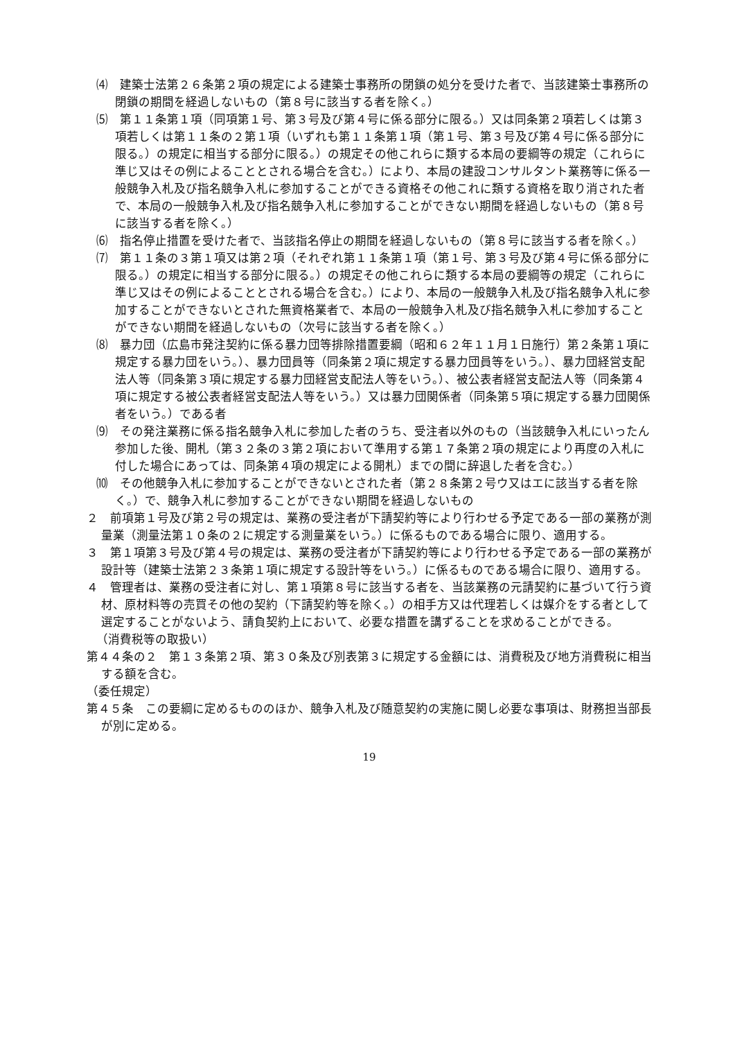⑷　建築士法第２６条第２項の規定による建築士事務所の閉鎖の処分を受けた者で、当該建築士事務所の閉鎖の期間を経過しないもの（第８号に該当する者を除く。）
⑸　第１１条第１項（同項第１号、第３号及び第４号に係る部分に限る。）又は同条第２項若しくは第３項若しくは第１１条の２第１項（いずれも第１１条第１項（第１号、第３号及び第４号に係る部分に限る。）の規定に相当する部分に限る。）の規定その他これらに類する本局の要綱等の規定（これらに準じ又はその例によることとされる場合を含む。）により、本局の建設コンサルタント業務等に係る一般競争入札及び指名競争入札に参加することができる資格その他これに類する資格を取り消された者で、本局の一般競争入札及び指名競争入札に参加することができない期間を経過しないもの（第８号に該当する者を除く。）
⑹　指名停止措置を受けた者で、当該指名停止の期間を経過しないもの（第８号に該当する者を除く。）
⑺　第１１条の３第１項又は第２項（それぞれ第１１条第１項（第１号、第３号及び第４号に係る部分に限る。）の規定に相当する部分に限る。）の規定その他これらに類する本局の要綱等の規定（これらに準じ又はその例によることとされる場合を含む。）により、本局の一般競争入札及び指名競争入札に参加することができないとされた無資格業者で、本局の一般競争入札及び指名競争入札に参加することができない期間を経過しないもの（次号に該当する者を除く。）
⑻　暴力団（広島市発注契約に係る暴力団等排除措置要綱（昭和６２年１１月１日施行）第２条第１項に規定する暴力団をいう。）、暴力団員等（同条第２項に規定する暴力団員等をいう。）、暴力団経営支配法人等（同条第３項に規定する暴力団経営支配法人等をいう。）、被公表者経営支配法人等（同条第４項に規定する被公表者経営支配法人等をいう。）又は暴力団関係者（同条第５項に規定する暴力団関係者をいう。）である者
⑼　その発注業務に係る指名競争入札に参加した者のうち、受注者以外のもの（当該競争入札にいったん参加した後、開札（第３２条の３第２項において準用する第１７条第２項の規定により再度の入札に付した場合にあっては、同条第４項の規定による開札）までの間に辞退した者を含む。）
⑽　その他競争入札に参加することができないとされた者（第２８条第２号ウ又はエに該当する者を除く。）で、競争入札に参加することができない期間を経過しないもの
２　前項第１号及び第２号の規定は、業務の受注者が下請契約等により行わせる予定である一部の業務が測量業（測量法第１０条の２に規定する測量業をいう。）に係るものである場合に限り、適用する。
３　第１項第３号及び第４号の規定は、業務の受注者が下請契約等により行わせる予定である一部の業務が設計等（建築士法第２３条第１項に規定する設計等をいう。）に係るものである場合に限り、適用する。
４　管理者は、業務の受注者に対し、第１項第８号に該当する者を、当該業務の元請契約に基づいて行う資材、原材料等の売買その他の契約（下請契約等を除く。）の相手方又は代理若しくは媒介をする者として選定することがないよう、請負契約上において、必要な措置を講ずることを求めることができる。
（消費税等の取扱い）
第４４条の２　第１３条第２項、第３０条及び別表第３に規定する金額には、消費税及び地方消費税に相当する額を含む。
（委任規定）
第４５条　この要綱に定めるもののほか、競争入札及び随意契約の実施に関し必要な事項は、財務担当部長が別に定める。
19